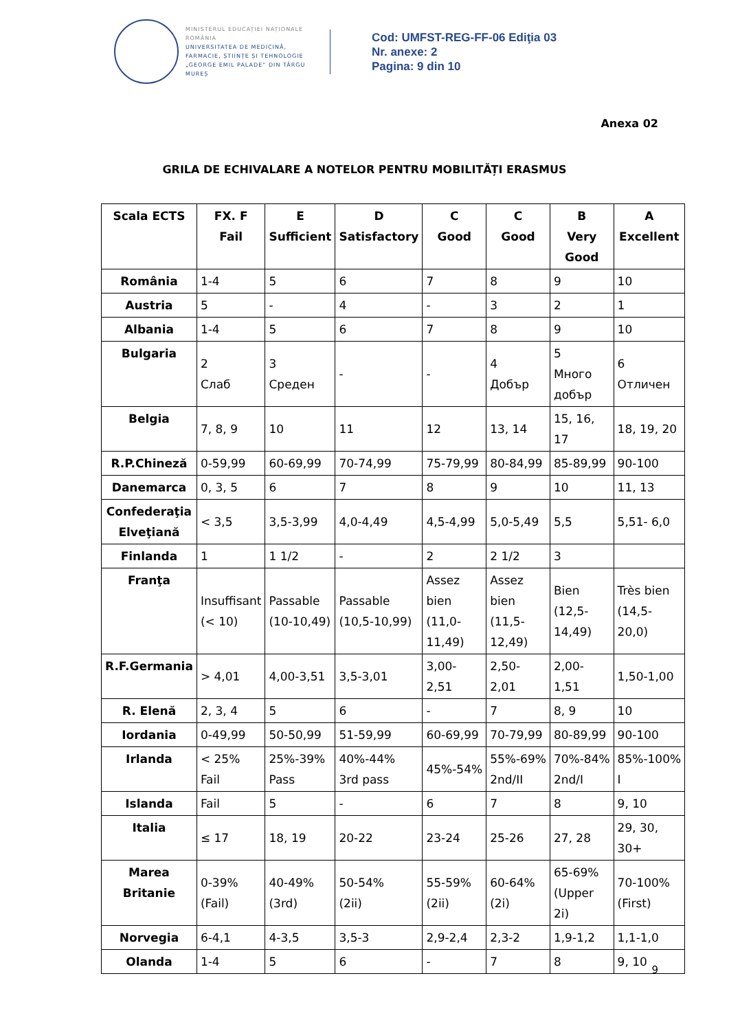MINISTERUL EDUCAȚIEI NAȚIONALE ROMÂNIA
UNIVERSITATEA DE MEDICINĂ, FARMACIE, ȘTIINȚE ȘI TEHNOLOGIE „GEORGE EMIL PALADE” DIN TÂRGU MUREȘ
Cod: UMFST-REG-FF-06 Ediţia 03
Nr. anexe: 2
Pagina: 9 din 10
Anexa 02
GRILA DE ECHIVALARE A NOTELOR PENTRU MOBILITĂȚI ERASMUS
| Scala ECTS | FX. F Fail | E Sufficient | D Satisfactory | C Good | C Good | B Very Good | A Excellent |
| --- | --- | --- | --- | --- | --- | --- | --- |
| România | 1-4 | 5 | 6 | 7 | 8 | 9 | 10 |
| Austria | 5 | - | 4 | - | 3 | 2 | 1 |
| Albania | 1-4 | 5 | 6 | 7 | 8 | 9 | 10 |
| Bulgaria | 2 Слаб | 3 Среден | - | - | 4 Добър | 5 Много добър | 6 Отличен |
| Belgia | 7, 8, 9 | 10 | 11 | 12 | 13, 14 | 15, 16, 17 | 18, 19, 20 |
| R.P.Chineză | 0-59,99 | 60-69,99 | 70-74,99 | 75-79,99 | 80-84,99 | 85-89,99 | 90-100 |
| Danemarca | 0, 3, 5 | 6 | 7 | 8 | 9 | 10 | 11, 13 |
| Confederaţia Elveţiană | < 3,5 | 3,5-3,99 | 4,0-4,49 | 4,5-4,99 | 5,0-5,49 | 5,5 | 5,51- 6,0 |
| Finlanda | 1 | 1 1/2 | - | 2 | 2 1/2 | 3 | |
| Franţa | Insuffisant (< 10) | Passable (10-10,49) | Passable (10,5-10,99) | Assez bien (11,0-11,49) | Assez bien (11,5-12,49) | Bien (12,5-14,49) | Très bien (14,5-20,0) |
| R.F.Germania | > 4,01 | 4,00-3,51 | 3,5-3,01 | 3,00-2,51 | 2,50-2,01 | 2,00-1,51 | 1,50-1,00 |
| R. Elenă | 2, 3, 4 | 5 | 6 | - | 7 | 8, 9 | 10 |
| Iordania | 0-49,99 | 50-50,99 | 51-59,99 | 60-69,99 | 70-79,99 | 80-89,99 | 90-100 |
| Irlanda | < 25% Fail | 25%-39% Pass | 40%-44% 3rd pass | 45%-54% | 55%-69% 2nd/II | 70%-84% 2nd/I | 85%-100% I |
| Islanda | Fail | 5 | - | 6 | 7 | 8 | 9, 10 |
| Italia | ≤ 17 | 18, 19 | 20-22 | 23-24 | 25-26 | 27, 28 | 29, 30, 30+ |
| Marea Britanie | 0-39% (Fail) | 40-49% (3rd) | 50-54% (2ii) | 55-59% (2ii) | 60-64% (2i) | 65-69% (Upper 2i) | 70-100% (First) |
| Norvegia | 6-4,1 | 4-3,5 | 3,5-3 | 2,9-2,4 | 2,3-2 | 1,9-1,2 | 1,1-1,0 |
| Olanda | 1-4 | 5 | 6 | - | 7 | 8 | 9, 10 |
9